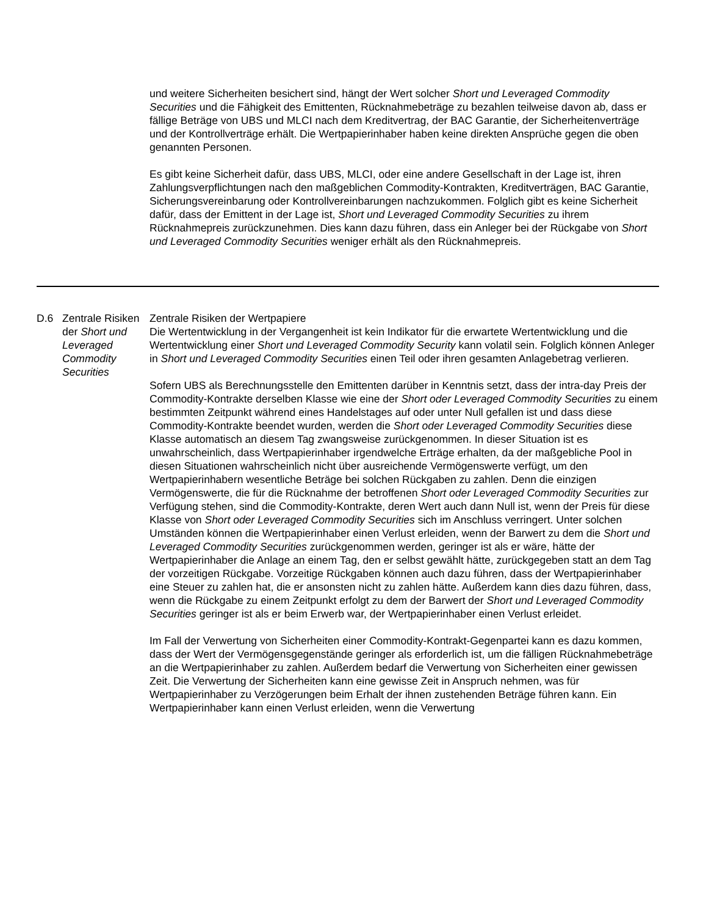| | | und weitere Sicherheiten besichert sind, hängt der Wert solcher Short und Leveraged Commodity Securities und die Fähigkeit des Emittenten, Rücknahmebeträge zu bezahlen teilweise davon ab, dass er fällige Beträge von UBS und MLCI nach dem Kreditvertrag, der BAC Garantie, der Sicherheitenverträge und der Kontrollverträge erhält. Die Wertpapierinhaber haben keine direkten Ansprüche gegen die oben genannten Personen. Es gibt keine Sicherheit dafür, dass UBS, MLCI, oder eine andere Gesellschaft in der Lage ist, ihren Zahlungsverpflichtungen nach den maßgeblichen Commodity-Kontrakten, Kreditverträgen, BAC Garantie, Sicherungsvereinbarung oder Kontrollvereinbarungen nachzukommen. Folglich gibt es keine Sicherheit dafür, dass der Emittent in der Lage ist, Short und Leveraged Commodity Securities zu ihrem Rücknahmepreis zurückzunehmen. Dies kann dazu führen, dass ein Anleger bei der Rückgabe von Short und Leveraged Commodity Securities weniger erhält als den Rücknahmepreis. |
| D.6 | Zentrale Risiken der Short und Leveraged Commodity Securities | Zentrale Risiken der Wertpapiere Die Wertentwicklung in der Vergangenheit ist kein Indikator für die erwartete Wertentwicklung und die Wertentwicklung einer Short und Leveraged Commodity Security kann volatil sein. Folglich können Anleger in Short und Leveraged Commodity Securities einen Teil oder ihren gesamten Anlagebetrag verlieren. Sofern UBS als Berechnungsstelle den Emittenten darüber in Kenntnis setzt, dass der intra-day Preis der Commodity-Kontrakte derselben Klasse wie eine der Short oder Leveraged Commodity Securities zu einem bestimmten Zeitpunkt während eines Handelstages auf oder unter Null gefallen ist und dass diese Commodity-Kontrakte beendet wurden, werden die Short oder Leveraged Commodity Securities diese Klasse automatisch an diesem Tag zwangsweise zurückgenommen. In dieser Situation ist es unwahrscheinlich, dass Wertpapierinhaber irgendwelche Erträge erhalten, da der maßgebliche Pool in diesen Situationen wahrscheinlich nicht über ausreichende Vermögenswerte verfügt, um den Wertpapierinhabern wesentliche Beträge bei solchen Rückgaben zu zahlen. Denn die einzigen Vermögenswerte, die für die Rücknahme der betroffenen Short oder Leveraged Commodity Securities zur Verfügung stehen, sind die Commodity-Kontrakte, deren Wert auch dann Null ist, wenn der Preis für diese Klasse von Short oder Leveraged Commodity Securities sich im Anschluss verringert. Unter solchen Umständen können die Wertpapierinhaber einen Verlust erleiden, wenn der Barwert zu dem die Short und Leveraged Commodity Securities zurückgenommen werden, geringer ist als er wäre, hätte der Wertpapierinhaber die Anlage an einem Tag, den er selbst gewählt hätte, zurückgegeben statt an dem Tag der vorzeitigen Rückgabe. Vorzeitige Rückgaben können auch dazu führen, dass der Wertpapierinhaber eine Steuer zu zahlen hat, die er ansonsten nicht zu zahlen hätte. Außerdem kann dies dazu führen, dass, wenn die Rückgabe zu einem Zeitpunkt erfolgt zu dem der Barwert der Short und Leveraged Commodity Securities geringer ist als er beim Erwerb war, der Wertpapierinhaber einen Verlust erleidet. Im Fall der Verwertung von Sicherheiten einer Commodity-Kontrakt-Gegenpartei kann es dazu kommen, dass der Wert der Vermögensgegenstände geringer als erforderlich ist, um die fälligen Rücknahmebeträge an die Wertpapierinhaber zu zahlen. Außerdem bedarf die Verwertung von Sicherheiten einer gewissen Zeit. Die Verwertung der Sicherheiten kann eine gewisse Zeit in Anspruch nehmen, was für Wertpapierinhaber zu Verzögerungen beim Erhalt der ihnen zustehenden Beträge führen kann. Ein Wertpapierinhaber kann einen Verlust erleiden, wenn die Verwertung |